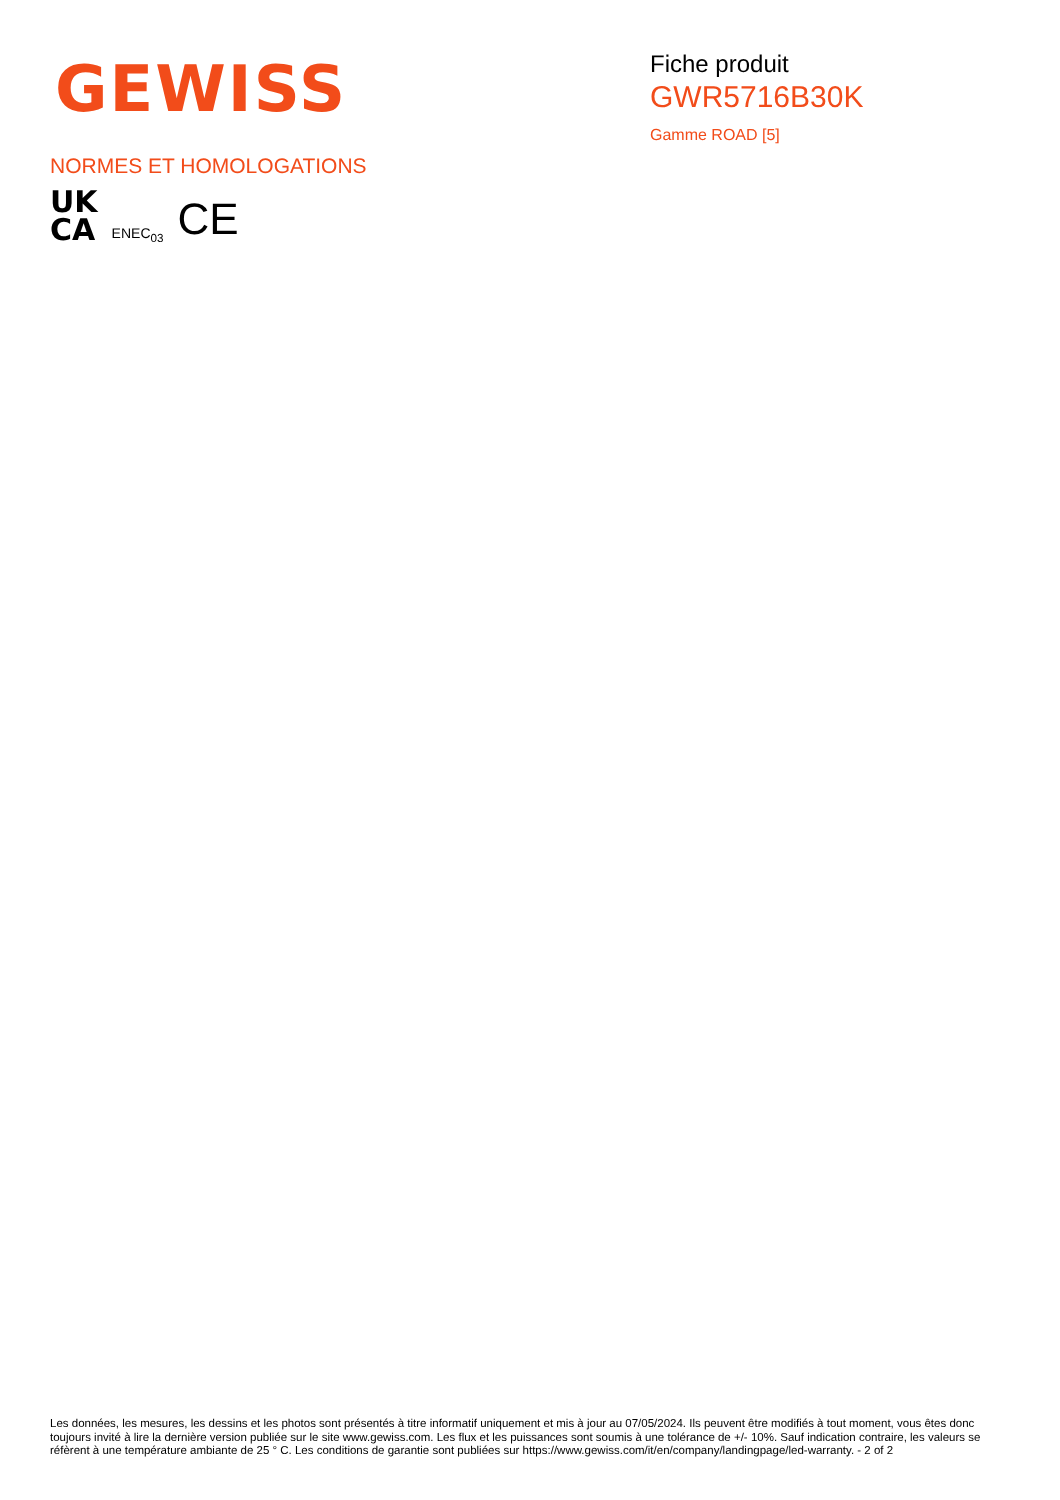GEWISS
Fiche produit
GWR5716B30K
Gamme ROAD [5]
NORMES ET HOMOLOGATIONS
UK
CA
ENEC<sub>03</sub>
CE
Les données, les mesures, les dessins et les photos sont présentés à titre informatif uniquement et mis à jour au 07/05/2024. Ils peuvent être modifiés à tout moment, vous êtes donc toujours invité à lire la dernière version publiée sur le site www.gewiss.com. Les flux et les puissances sont soumis à une tolérance de +/- 10%. Sauf indication contraire, les valeurs se réfèrent à une température ambiante de 25 ° C. Les conditions de garantie sont publiées sur https://www.gewiss.com/it/en/company/landingpage/led-warranty. - 2 of 2